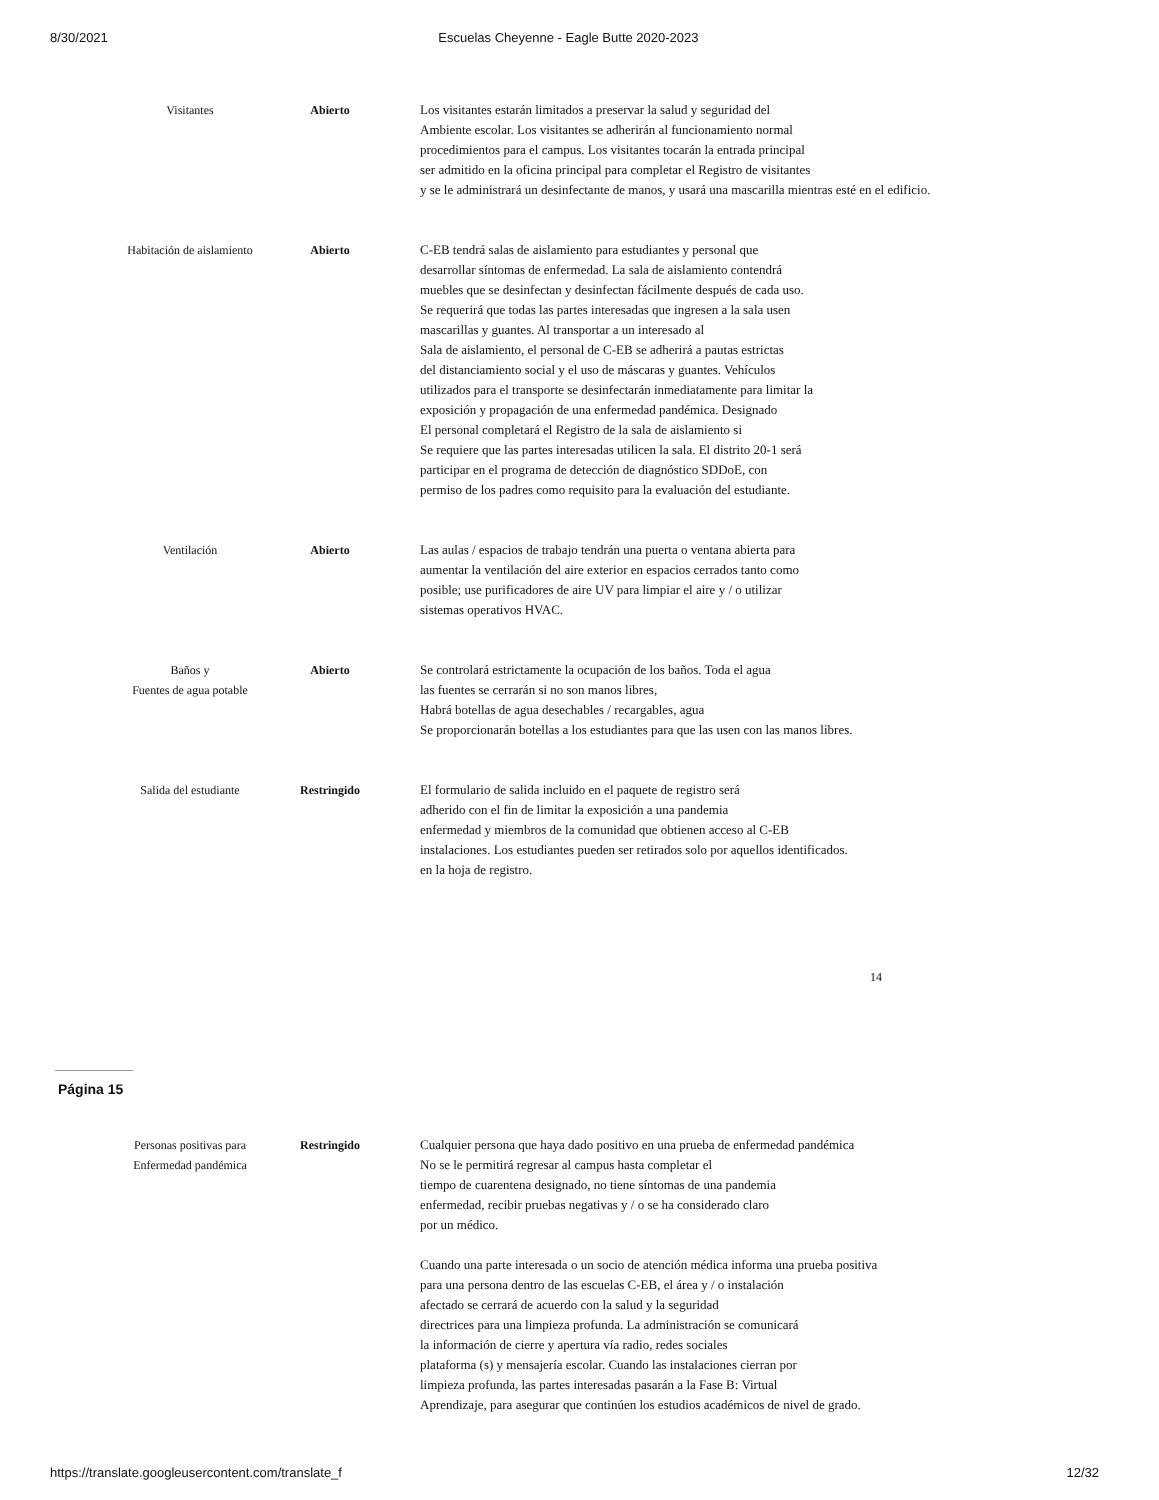8/30/2021 Escuelas Cheyenne - Eagle Butte 2020-2023
| Visitantes | Abierto | Los visitantes estarán limitados a preservar la salud y seguridad del Ambiente escolar. Los visitantes se adherirán al funcionamiento normal procedimientos para el campus. Los visitantes tocarán la entrada principal ser admitido en la oficina principal para completar el Registro de visitantes y se le administrará un desinfectante de manos, y usará una mascarilla mientras esté en el edificio. |
| Habitación de aislamiento | Abierto | C-EB tendrá salas de aislamiento para estudiantes y personal que desarrollar síntomas de enfermedad. La sala de aislamiento contendrá muebles que se desinfectan y desinfectan fácilmente después de cada uso. Se requerirá que todas las partes interesadas que ingresen a la sala usen mascarillas y guantes. Al transportar a un interesado al Sala de aislamiento, el personal de C-EB se adherirá a pautas estrictas del distanciamiento social y el uso de máscaras y guantes. Vehículos utilizados para el transporte se desinfectarán inmediatamente para limitar la exposición y propagación de una enfermedad pandémica. Designado El personal completará el Registro de la sala de aislamiento si Se requiere que las partes interesadas utilicen la sala. El distrito 20-1 será participar en el programa de detección de diagnóstico SDDoE, con permiso de los padres como requisito para la evaluación del estudiante. |
| Ventilación | Abierto | Las aulas / espacios de trabajo tendrán una puerta o ventana abierta para aumentar la ventilación del aire exterior en espacios cerrados tanto como posible; use purificadores de aire UV para limpiar el aire y / o utilizar sistemas operativos HVAC. |
| Baños y Fuentes de agua potable | Abierto | Se controlará estrictamente la ocupación de los baños. Toda el agua las fuentes se cerrarán si no son manos libres, Habrá botellas de agua desechables / recargables, agua Se proporcionarán botellas a los estudiantes para que las usen con las manos libres. |
| Salida del estudiante | Restringido | El formulario de salida incluido en el paquete de registro será adherido con el fin de limitar la exposición a una pandemia enfermedad y miembros de la comunidad que obtienen acceso al C-EB instalaciones. Los estudiantes pueden ser retirados solo por aquellos identificados. en la hoja de registro. |
14
Página 15
| Personas positivas para Enfermedad pandémica | Restringido | Cualquier persona que haya dado positivo en una prueba de enfermedad pandémica No se le permitirá regresar al campus hasta completar el tiempo de cuarentena designado, no tiene síntomas de una pandemia enfermedad, recibir pruebas negativas y / o se ha considerado claro por un médico. Cuando una parte interesada o un socio de atención médica informa una prueba positiva para una persona dentro de las escuelas C-EB, el área y / o instalación afectado se cerrará de acuerdo con la salud y la seguridad directrices para una limpieza profunda. La administración se comunicará la información de cierre y apertura vía radio, redes sociales plataforma (s) y mensajería escolar. Cuando las instalaciones cierran por limpieza profunda, las partes interesadas pasarán a la Fase B: Virtual Aprendizaje, para asegurar que continúen los estudios académicos de nivel de grado. |
https://translate.googleusercontent.com/translate_f 12/32